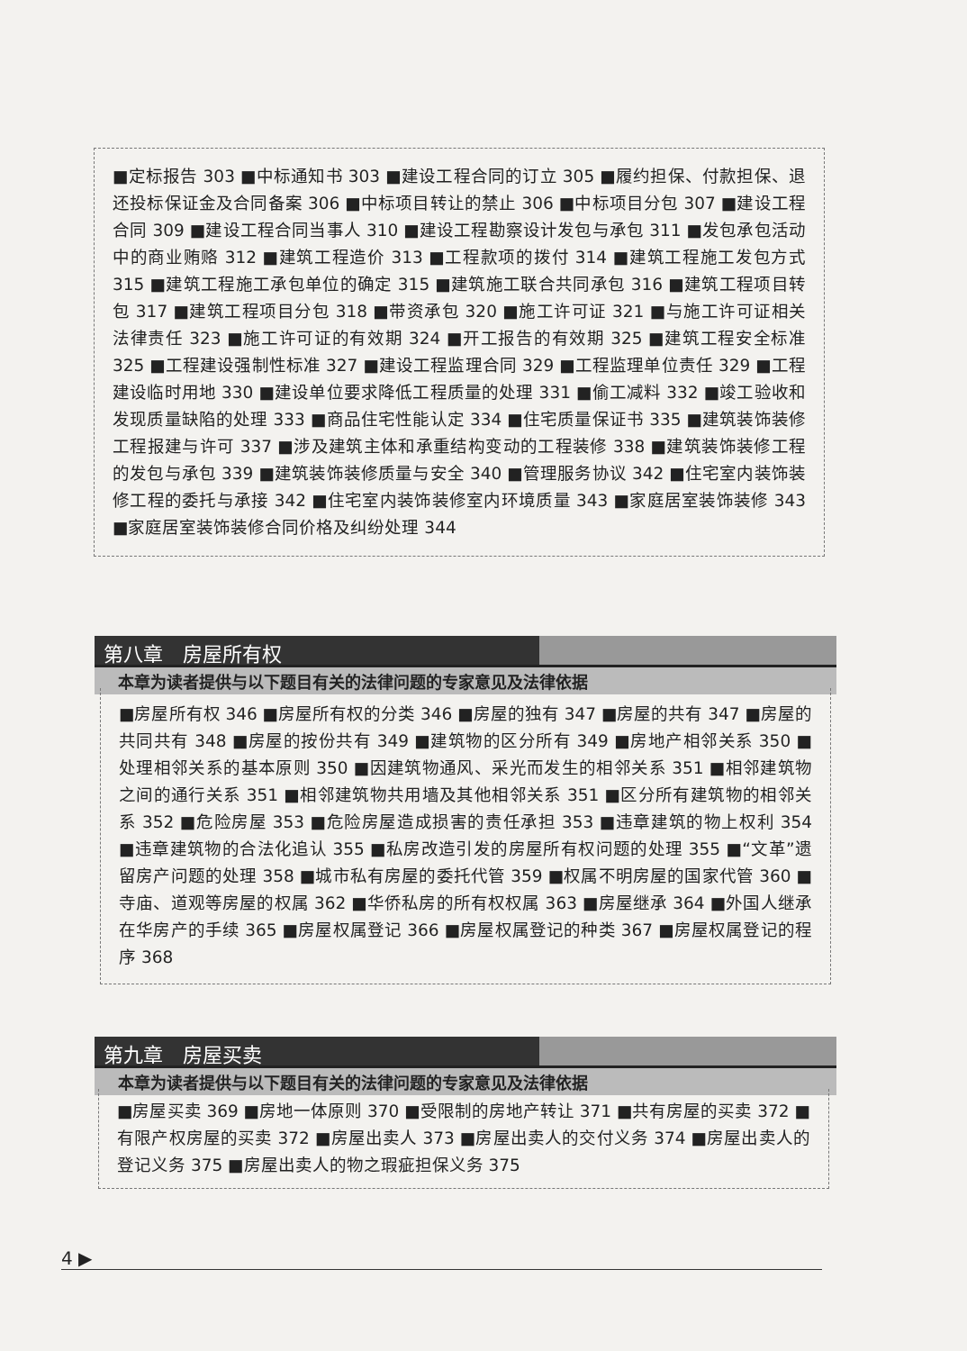■定标报告 303 ■中标通知书 303 ■建设工程合同的订立 305 ■履约担保、付款担保、退还投标保证金及合同备案 306 ■中标项目转让的禁止 306 ■中标项目分包 307 ■建设工程合同 309 ■建设工程合同当事人 310 ■建设工程勘察设计发包与承包 311 ■发包承包活动中的商业贿赂 312 ■建筑工程造价 313 ■工程款项的拨付 314 ■建筑工程施工发包方式 315 ■建筑工程施工承包单位的确定 315 ■建筑施工联合共同承包 316 ■建筑工程项目转包 317 ■建筑工程项目分包 318 ■带资承包 320 ■施工许可证 321 ■与施工许可证相关法律责任 323 ■施工许可证的有效期 324 ■开工报告的有效期 325 ■建筑工程安全标准 325 ■工程建设强制性标准 327 ■建设工程监理合同 329 ■工程监理单位责任 329 ■工程建设临时用地 330 ■建设单位要求降低工程质量的处理 331 ■偷工减料 332 ■竣工验收和发现质量缺陷的处理 333 ■商品住宅性能认定 334 ■住宅质量保证书 335 ■建筑装饰装修工程报建与许可 337 ■涉及建筑主体和承重结构变动的工程装修 338 ■建筑装饰装修工程的发包与承包 339 ■建筑装饰装修质量与安全 340 ■管理服务协议 342 ■住宅室内装饰装修工程的委托与承接 342 ■住宅室内装饰装修室内环境质量 343 ■家庭居室装饰装修 343 ■家庭居室装饰装修合同价格及纠纷处理 344
第八章　房屋所有权
本章为读者提供与以下题目有关的法律问题的专家意见及法律依据
■房屋所有权 346 ■房屋所有权的分类 346 ■房屋的独有 347 ■房屋的共有 347 ■房屋的共同共有 348 ■房屋的按份共有 349 ■建筑物的区分所有 349 ■房地产相邻关系 350 ■处理相邻关系的基本原则 350 ■因建筑物通风、采光而发生的相邻关系 351 ■相邻建筑物之间的通行关系 351 ■相邻建筑物共用墙及其他相邻关系 351 ■区分所有建筑物的相邻关系 352 ■危险房屋 353 ■危险房屋造成损害的责任承担 353 ■违章建筑的物上权利 354 ■违章建筑物的合法化追认 355 ■私房改造引发的房屋所有权问题的处理 355 ■“文革”遗留房产问题的处理 358 ■城市私有房屋的委托代管 359 ■权属不明房屋的国家代管 360 ■寺庙、道观等房屋的权属 362 ■华侨私房的所有权权属 363 ■房屋继承 364 ■外国人继承在华房产的手续 365 ■房屋权属登记 366 ■房屋权属登记的种类 367 ■房屋权属登记的程序 368
第九章　房屋买卖
本章为读者提供与以下题目有关的法律问题的专家意见及法律依据
■房屋买卖 369 ■房地一体原则 370 ■受限制的房地产转让 371 ■共有房屋的买卖 372 ■有限产权房屋的买卖 372 ■房屋出卖人 373 ■房屋出卖人的交付义务 374 ■房屋出卖人的登记义务 375 ■房屋出卖人的物之瑕疵担保义务 375
4 ▶